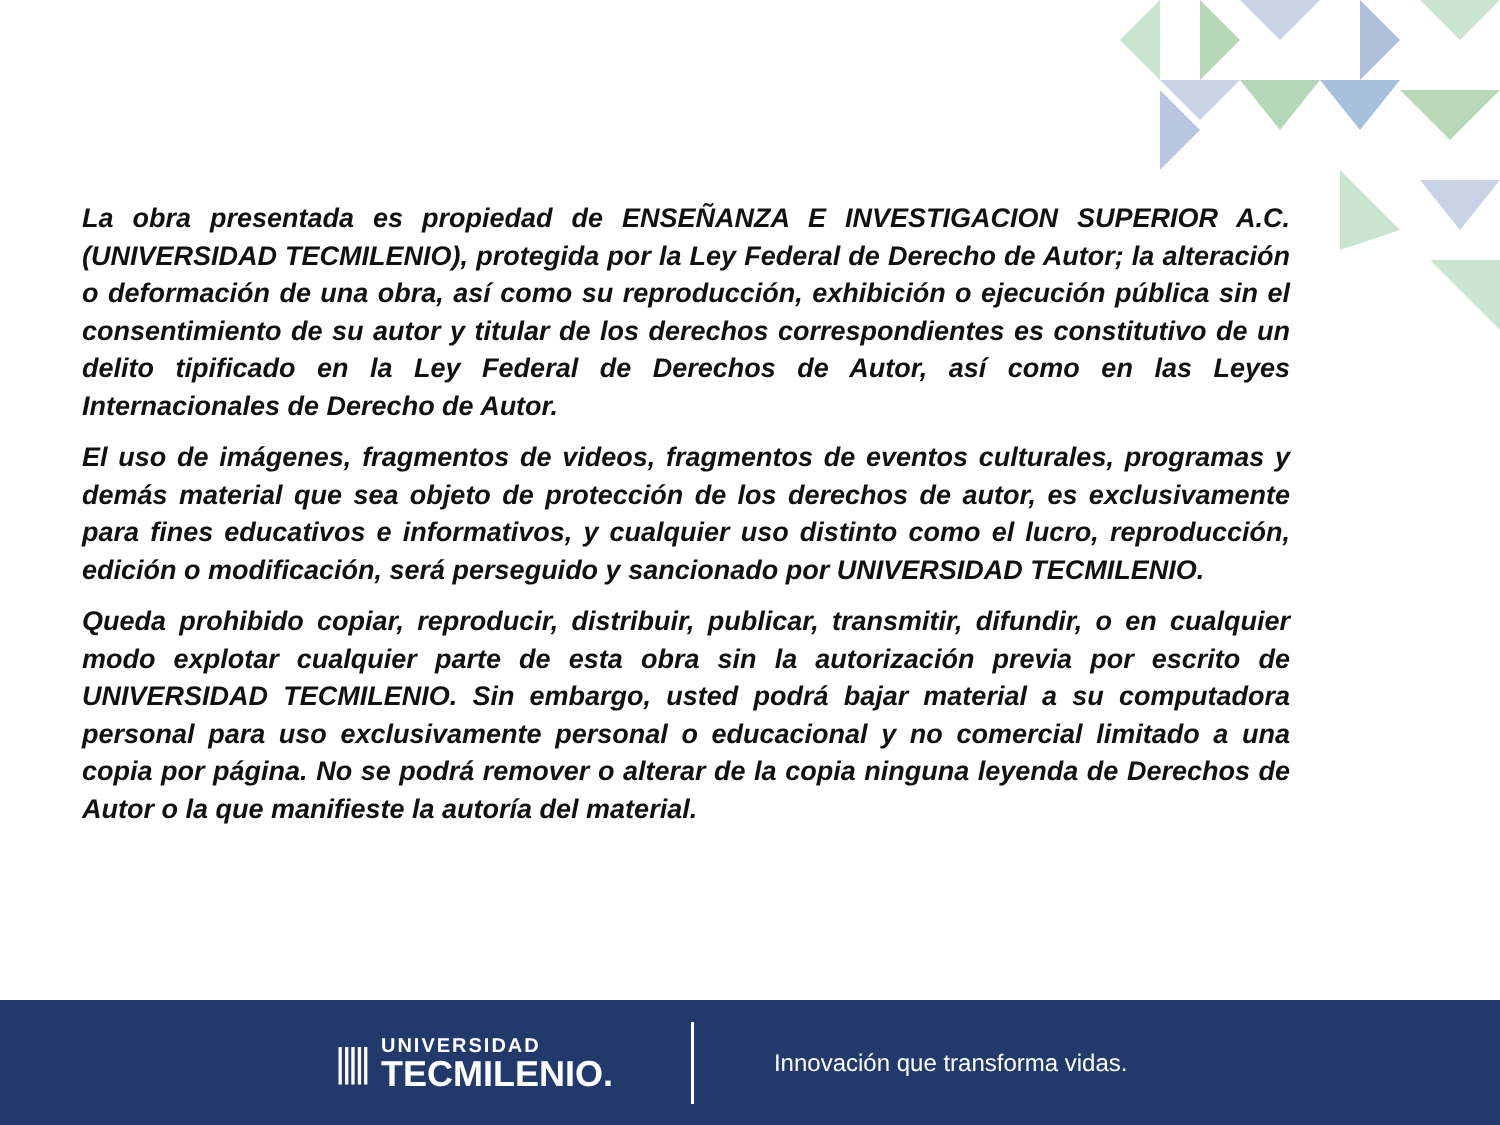La obra presentada es propiedad de ENSEÑANZA E INVESTIGACION SUPERIOR A.C. (UNIVERSIDAD TECMILENIO), protegida por la Ley Federal de Derecho de Autor; la alteración o deformación de una obra, así como su reproducción, exhibición o ejecución pública sin el consentimiento de su autor y titular de los derechos correspondientes es constitutivo de un delito tipificado en la Ley Federal de Derechos de Autor, así como en las Leyes Internacionales de Derecho de Autor.
El uso de imágenes, fragmentos de videos, fragmentos de eventos culturales, programas y demás material que sea objeto de protección de los derechos de autor, es exclusivamente para fines educativos e informativos, y cualquier uso distinto como el lucro, reproducción, edición o modificación, será perseguido y sancionado por UNIVERSIDAD TECMILENIO.
Queda prohibido copiar, reproducir, distribuir, publicar, transmitir, difundir, o en cualquier modo explotar cualquier parte de esta obra sin la autorización previa por escrito de UNIVERSIDAD TECMILENIO. Sin embargo, usted podrá bajar material a su computadora personal para uso exclusivamente personal o educacional y no comercial limitado a una copia por página. No se podrá remover o alterar de la copia ninguna leyenda de Derechos de Autor o la que manifieste la autoría del material.
|||||
UNIVERSIDAD
TECMILENIO.
Innovación que transforma vidas.